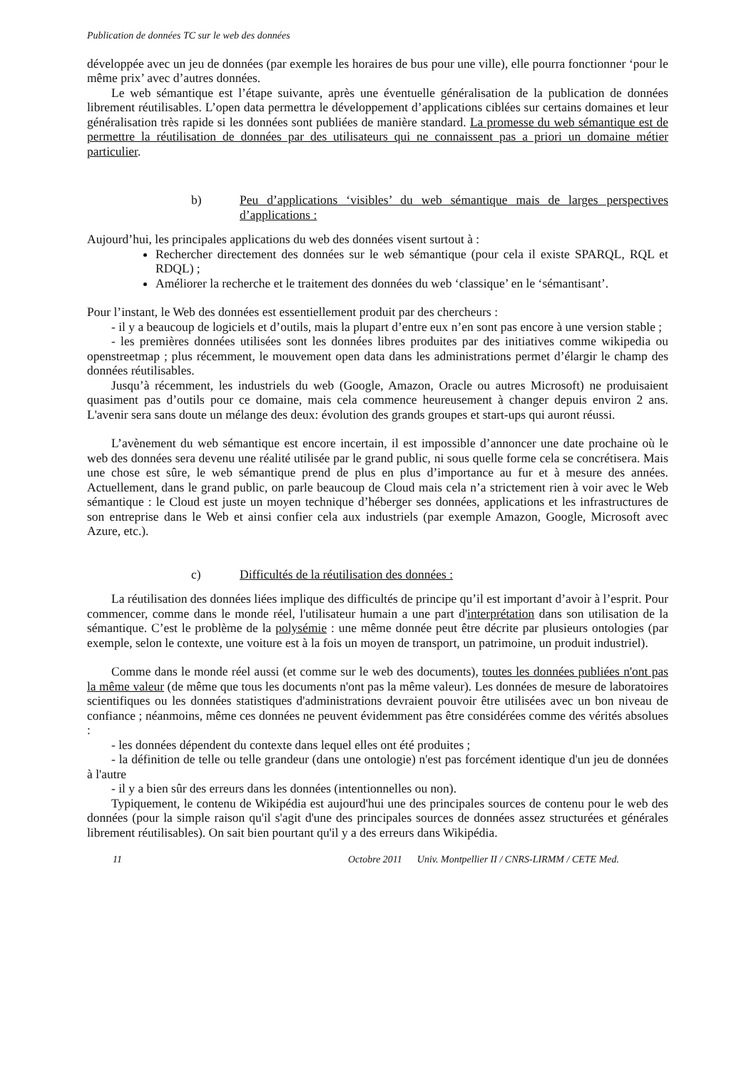Publication de données TC sur le web des données
développée avec un jeu de données (par exemple les horaires de bus pour une ville), elle pourra fonctionner ‘pour le même prix’ avec d’autres données.
Le web sémantique est l’étape suivante, après une éventuelle généralisation de la publication de données librement réutilisables. L’open data permettra le développement d’applications ciblées sur certains domaines et leur généralisation très rapide si les données sont publiées de manière standard. La promesse du web sémantique est de permettre la réutilisation de données par des utilisateurs qui ne connaissent pas a priori un domaine métier particulier.
b) Peu d’applications ‘visibles’ du web sémantique mais de larges perspectives d’applications :
Aujourd’hui, les principales applications du web des données visent surtout à :
Rechercher directement des données sur le web sémantique (pour cela il existe SPARQL, RQL et RDQL) ;
Améliorer la recherche et le traitement des données du web ‘classique’ en le ‘sémantisant’.
Pour l’instant, le Web des données est essentiellement produit par des chercheurs :
- il y a beaucoup de logiciels et d’outils, mais la plupart d’entre eux n’en sont pas encore à une version stable ;
- les premières données utilisées sont les données libres produites par des initiatives comme wikipedia ou openstreetmap ; plus récemment, le mouvement open data dans les administrations permet d’élargir le champ des données réutilisables.
Jusqu’à récemment, les industriels du web (Google, Amazon, Oracle ou autres Microsoft) ne produisaient quasiment pas d’outils pour ce domaine, mais cela commence heureusement à changer depuis environ 2 ans. L'avenir sera sans doute un mélange des deux: évolution des grands groupes et start-ups qui auront réussi.
L’avènement du web sémantique est encore incertain, il est impossible d’annoncer une date prochaine où le web des données sera devenu une réalité utilisée par le grand public, ni sous quelle forme cela se concrétisera. Mais une chose est sûre, le web sémantique prend de plus en plus d’importance au fur et à mesure des années. Actuellement, dans le grand public, on parle beaucoup de Cloud mais cela n’a strictement rien à voir avec le Web sémantique : le Cloud est juste un moyen technique d’héberger ses données, applications et les infrastructures de son entreprise dans le Web et ainsi confier cela aux industriels (par exemple Amazon, Google, Microsoft avec Azure, etc.).
c) Difficultés de la réutilisation des données :
La réutilisation des données liées implique des difficultés de principe qu’il est important d’avoir à l’esprit. Pour commencer, comme dans le monde réel, l'utilisateur humain a une part d'interprétation dans son utilisation de la sémantique. C’est le problème de la polysémie : une même donnée peut être décrite par plusieurs ontologies (par exemple, selon le contexte, une voiture est à la fois un moyen de transport, un patrimoine, un produit industriel).
Comme dans le monde réel aussi (et comme sur le web des documents), toutes les données publiées n'ont pas la même valeur (de même que tous les documents n'ont pas la même valeur). Les données de mesure de laboratoires scientifiques ou les données statistiques d'administrations devraient pouvoir être utilisées avec un bon niveau de confiance ; néanmoins, même ces données ne peuvent évidemment pas être considérées comme des vérités absolues :
- les données dépendent du contexte dans lequel elles ont été produites ;
- la définition de telle ou telle grandeur (dans une ontologie) n'est pas forcément identique d'un jeu de données à l'autre
- il y a bien sûr des erreurs dans les données (intentionnelles ou non).
Typiquement, le contenu de Wikipédia est aujourd'hui une des principales sources de contenu pour le web des données (pour la simple raison qu'il s'agit d'une des principales sources de données assez structurées et générales librement réutilisables). On sait bien pourtant qu'il y a des erreurs dans Wikipédia.
11 Octobre 2011 Univ. Montpellier II / CNRS-LIRMM / CETE Med.